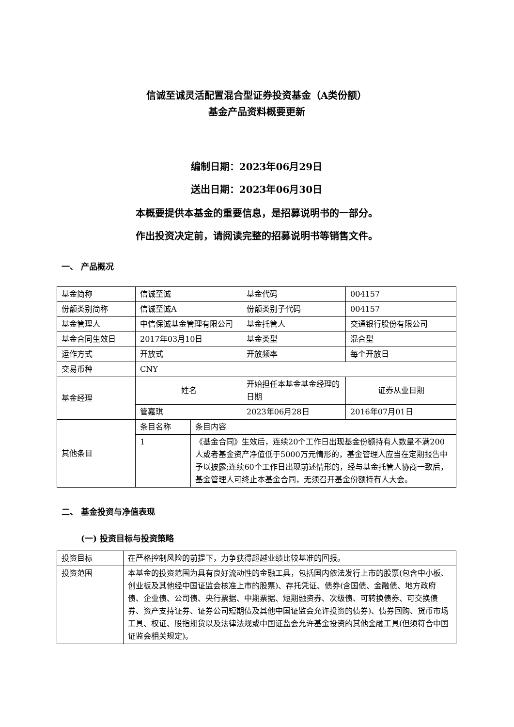信诚至诚灵活配置混合型证券投资基金（A类份额）
基金产品资料概要更新
编制日期：2023年06月29日
送出日期：2023年06月30日
本概要提供本基金的重要信息，是招募说明书的一部分。
作出投资决定前，请阅读完整的招募说明书等销售文件。
一、 产品概况
| 基金简称 | 信诚至诚 | | 基金代码 | 004157 |
| 份额类别简称 | 信诚至诚A | | 份额类别子代码 | 004157 |
| 基金管理人 | 中信保诚基金管理有限公司 | | 基金托管人 | 交通银行股份有限公司 |
| 基金合同生效日 | 2017年03月10日 | | 基金类型 | 混合型 |
| 运作方式 | 开放式 | | 开放频率 | 每个开放日 |
| 交易币种 | CNY | | | |
| 基金经理 | 姓名 | | 开始担任本基金基金经理的日期 | 证券从业日期 |
| | 管嘉琪 | | 2023年06月28日 | 2016年07月01日 |
| 其他条目 | 条目名称 | 条目内容 | | |
| | 1 | 《基金合同》生效后，连续20个工作日出现基金份额持有人数量不满200人或者基金资产净值低于5000万元情形的，基金管理人应当在定期报告中予以披露;连续60个工作日出现前述情形的，经与基金托管人协商一致后，基金管理人可终止本基金合同，无须召开基金份额持有人大会。 | | |
二、 基金投资与净值表现
(一) 投资目标与投资策略
| 投资目标 | 在严格控制风险的前提下，力争获得超越业绩比较基准的回报。 |
| 投资范围 | 本基金的投资范围为具有良好流动性的金融工具，包括国内依法发行上市的股票(包含中小板、创业板及其他经中国证监会核准上市的股票)、存托凭证、债券(含国债、金融债、地方政府债、企业债、公司债、央行票据、中期票据、短期融资券、次级债、可转换债券、可交换债券、资产支持证券、证券公司短期债及其他中国证监会允许投资的债券)、债券回购、货币市场工具、权证、股指期货以及法律法规或中国证监会允许基金投资的其他金融工具(但须符合中国证监会相关规定)。 |